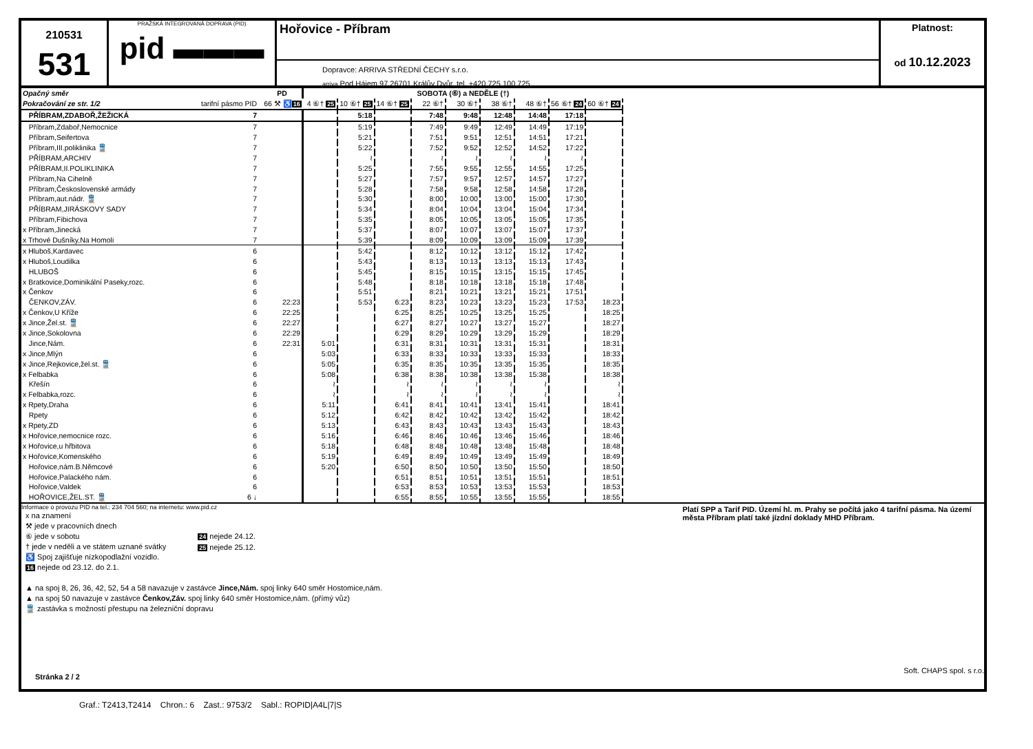210531
531
PRAŽSKÁ INTEGROVANÁ DOPRAVA (PID)
pid ▬▬▬
Hořovice - Příbram
Dopravce: ARRIVA STŘEDNÍ ČECHY s.r.o.
arriva Pod Hájem 97,26701 Králův Dvůr, tel. +420 725 100 725
Platnost:
od 10.12.2023
| Opačný směr | | PD | SOBOTA (⑥) a NEDĚLE (†) | | | | | | | | |
| --- | --- | --- | --- | --- | --- | --- | --- | --- | --- | --- | --- |
| Pokračování ze str. 1/2 | tarifní pásmo PID | 66 ⚒ ♿ 16 | 4 ⑥† 25 | 10 ⑥† 25 | 14 ⑥† 25 | 22 ⑥† | 30 ⑥† | 38 ⑥† | 48 ⑥† | 56 ⑥† 24 | 60 ⑥† 24 |
| PŘÍBRAM,ZDABOŘ,ŽEŽICKÁ | 7 | | | 5:18 | | 7:48 | 9:48 | 12:48 | 14:48 | 17:18 | |
| Příbram,Zdaboř,Nemocnice | 7 | | | 5:19 | | 7:49 | 9:49 | 12:49 | 14:49 | 17:19 | |
| Příbram,Seifertova | 7 | | | 5:21 | | 7:51 | 9:51 | 12:51 | 14:51 | 17:21 | |
| Příbram,III.poliklinika 🚆 | 7 | | | 5:22 | | 7:52 | 9:52 | 12:52 | 14:52 | 17:22 | |
| PŘÍBRAM,ARCHIV | 7 | | | ≀ | | ≀ | ≀ | ≀ | ≀ | ≀ | |
| PŘÍBRAM,II.POLIKLINIKA | 7 | | | 5:25 | | 7:55 | 9:55 | 12:55 | 14:55 | 17:25 | |
| Příbram,Na Cihelně | 7 | | | 5:27 | | 7:57 | 9:57 | 12:57 | 14:57 | 17:27 | |
| Příbram,Československé armády | 7 | | | 5:28 | | 7:58 | 9:58 | 12:58 | 14:58 | 17:28 | |
| Příbram,aut.nádr. 🚆 | 7 | | | 5:30 | | 8:00 | 10:00 | 13:00 | 15:00 | 17:30 | |
| PŘÍBRAM,JIRÁSKOVY SADY | 7 | | | 5:34 | | 8:04 | 10:04 | 13:04 | 15:04 | 17:34 | |
| Příbram,Fibichova | 7 | | | 5:35 | | 8:05 | 10:05 | 13:05 | 15:05 | 17:35 | |
| x Příbram,Jinecká | 7 | | | 5:37 | | 8:07 | 10:07 | 13:07 | 15:07 | 17:37 | |
| x Trhové Dušníky,Na Homoli | 7 | | | 5:39 | | 8:09 | 10:09 | 13:09 | 15:09 | 17:39 | |
| x Hluboš,Kardavec | 6 | | | 5:42 | | 8:12 | 10:12 | 13:12 | 15:12 | 17:42 | |
| x Hluboš,Loudilka | 6 | | | 5:43 | | 8:13 | 10:13 | 13:13 | 15:13 | 17:43 | |
| HLUBOŠ | 6 | | | 5:45 | | 8:15 | 10:15 | 13:15 | 15:15 | 17:45 | |
| x Bratkovice,Dominikální Paseky,rozc. | 6 | | | 5:48 | | 8:18 | 10:18 | 13:18 | 15:18 | 17:48 | |
| x Čenkov | 6 | | | 5:51 | | 8:21 | 10:21 | 13:21 | 15:21 | 17:51 | |
| ČENKOV,ZÁV. | 6 | 22:23 | | 5:53 | 6:23 | 8:23 | 10:23 | 13:23 | 15:23 | 17:53 | 18:23 |
| x Čenkov,U Kříže | 6 | 22:25 | | | 6:25 | 8:25 | 10:25 | 13:25 | 15:25 | | 18:25 |
| x Jince,Žel.st. 🚆 | 6 | 22:27 | | | 6:27 | 8:27 | 10:27 | 13:27 | 15:27 | | 18:27 |
| x Jince,Sokolovna | 6 | 22:29 | | | 6:29 | 8:29 | 10:29 | 13:29 | 15:29 | | 18:29 |
| Jince,Nám. | 6 | 22:31 | 5:01 | | 6:31 | 8:31 | 10:31 | 13:31 | 15:31 | | 18:31 |
| x Jince,Mlýn | 6 | | 5:03 | | 6:33 | 8:33 | 10:33 | 13:33 | 15:33 | | 18:33 |
| x Jince,Rejkovice,žel.st. 🚆 | 6 | | 5:05 | | 6:35 | 8:35 | 10:35 | 13:35 | 15:35 | | 18:35 |
| x Felbabka | 6 | | 5:08 | | 6:38 | 8:38 | 10:38 | 13:38 | 15:38 | | 18:38 |
| Křešín | 6 | | ≀ | | ≀ | ≀ | ≀ | ≀ | ≀ | | ≀ |
| x Felbabka,rozc. | 6 | | ≀ | | ≀ | ≀ | ≀ | ≀ | ≀ | | ≀ |
| x Rpety,Draha | 6 | | 5:11 | | 6:41 | 8:41 | 10:41 | 13:41 | 15:41 | | 18:41 |
| Rpety | 6 | | 5:12 | | 6:42 | 8:42 | 10:42 | 13:42 | 15:42 | | 18:42 |
| x Rpety,ZD | 6 | | 5:13 | | 6:43 | 8:43 | 10:43 | 13:43 | 15:43 | | 18:43 |
| x Hořovice,nemocnice rozc. | 6 | | 5:16 | | 6:46 | 8:46 | 10:46 | 13:46 | 15:46 | | 18:46 |
| x Hořovice,u hřbitova | 6 | | 5:18 | | 6:48 | 8:48 | 10:48 | 13:48 | 15:48 | | 18:48 |
| x Hořovice,Komenského | 6 | | 5:19 | | 6:49 | 8:49 | 10:49 | 13:49 | 15:49 | | 18:49 |
| Hořovice,nám.B.Němcové | 6 | | 5:20 | | 6:50 | 8:50 | 10:50 | 13:50 | 15:50 | | 18:50 |
| Hořovice,Palackého nám. | 6 | | | | 6:51 | 8:51 | 10:51 | 13:51 | 15:51 | | 18:51 |
| Hořovice,Valdek | 6 | | | | 6:53 | 8:53 | 10:53 | 13:53 | 15:53 | | 18:53 |
| HOŘOVICE,ŽEL.ST. 🚆 | 6 ↓ | | | | 6:55 | 8:55 | 10:55 | 13:55 | 15:55 | | 18:55 |
Informace o provozu PID na tel.: 234 704 560; na internetu: www.pid.cz
x na znamení
⚒ jede v pracovních dnech
⑥ jede v sobotu
† jede v neděli a ve státem uznané svátky
♿ Spoj zajišťuje nízkopodlažní vozidlo.
16 nejede od 23.12. do 2.1.
24 nejede 24.12.
25 nejede 25.12.
▲ na spoj 8, 26, 36, 42, 52, 54 a 58 navazuje v zastávce Jince,Nám. spoj linky 640 směr Hostomice,nám.
▲ na spoj 50 navazuje v zastávce Čenkov,Záv. spoj linky 640 směr Hostomice,nám. (přímý vůz)
🚆 zastávka s možností přestupu na železniční dopravu
Stránka 2 / 2
Platí SPP a Tarif PID. Území hl. m. Prahy se počítá jako 4 tarifní pásma. Na území města Příbram platí také jízdní doklady MHD Příbram.
Soft. CHAPS spol. s r.o.
Graf.: T2413,T2414 Chron.: 6 Zast.: 9753/2 Sabl.: ROPID|A4L|7|S